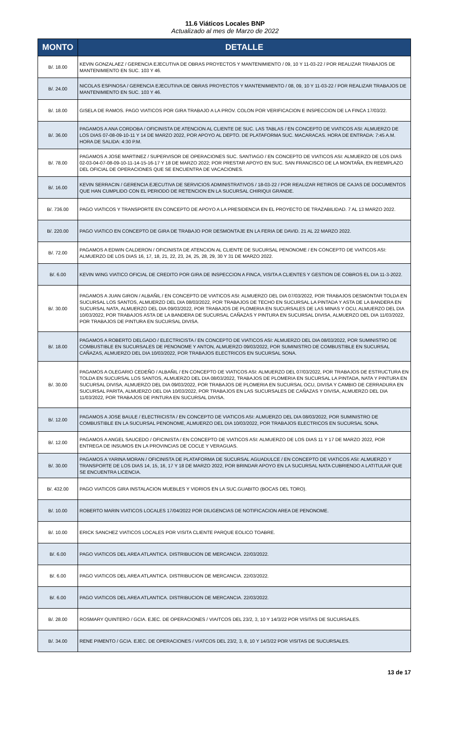11.6 Viáticos Locales BNP
Actualizado al mes de Marzo de 2022
| MONTO | DETALLE |
| --- | --- |
| B/. 18.00 | KEVIN GONZALAEZ / GERENCIA EJECUTIVA DE OBRAS PROYECTOS Y MANTENIMIENTO / 09, 10 Y 11-03-22 / POR REALIZAR TRABAJOS DE MANTENIMIENTO EN SUC. 103 Y 46. |
| B/. 24.00 | NICOLAS ESPINOSA / GERENCIA EJECUTIIVA DE OBRAS PROYECTOS Y MANTENIMIENTO / 08, 09, 10 Y 11-03-22 / POR REALIZAR TRABAJOS DE MANTENIMIENTO EN SUC. 103 Y 46. |
| B/. 18.00 | GISELA DE RAMOS. PAGO VIATICOS POR GIRA TRABAJO A LA PROV. COLON POR VERIFICACION E INSPECCION DE LA FINCA 17/03/22. |
| B/. 36.00 | PAGAMOS A ANA CORDOBA / OFICINISTA DE ATENCION AL CLIENTE DE SUC. LAS TABLAS / EN CONCEPTO DE VIATICOS ASI: ALMUERZO DE LOS DIAS 07-08-09-10-11 Y 14 DE MARZO 2022, POR APOYO AL DEPTO. DE PLATAFORMA SUC. MACARACAS. HORA DE ENTRADA: 7:45 A.M. HORA DE SALIDA: 4:30 P.M. |
| B/. 78.00 | PAGAMOS A JOSE MARTINEZ / SUPERVISOR DE OPERACIONES SUC. SANTIAGO / EN CONCEPTO DE VIATICOS ASI: ALMUERZO DE LOS DIAS 02-03-04-07-08-09-10-11-14-15-16-17 Y 18 DE MARZO 2022; POR PRESTAR APOYO EN SUC. SAN FRANCISCO DE LA MONTAÑA, EN REEMPLAZO DEL OFICIAL DE OPERACIONES QUE SE ENCUENTRA DE VACACIONES. |
| B/. 16.00 | KEVIN SERRACIN / GERENCIA EJECUTIVA DE SERVICIOS ADMINISTRATIVOS / 18-03-22 / POR REALIZAR RETIROS DE CAJAS DE DOCUMENTOS QUE HAN CUMPLIDO CON EL PERIODO DE RETENCION EN LA SUCURSAL CHIRIQUI GRANDE. |
| B/. 736.00 | PAGO VIATICOS Y TRANSPORTE EN CONCEPTO DE APOYO A LA PRESIDENCIA EN EL PROYECTO DE TRAZABILIDAD. 7 AL 13 MARZO 2022. |
| B/. 220.00 | PAGO VIATICO EN CONCEPTO DE GIRA DE TRABAJO POR DESMONTAJE EN LA FERIA DE DAVID. 21 AL 22 MARZO 2022. |
| B/. 72.00 | PAGAMOS A EDWIN CALDERON / OFICINISTA DE ATENCION AL CLIENTE DE SUCURSAL PENONOME / EN CONCEPTO DE VIATICOS ASI: ALMUERZO DE LOS DIAS 16, 17, 18, 21, 22, 23, 24, 25, 28, 29, 30 Y 31 DE MARZO 2022. |
| B/. 6.00 | KEVIN WING VIATICO OFICIAL DE CREDITO POR GIRA DE INSPECCION A FINCA, VISITA A CLIENTES Y GESTION DE COBROS EL DIA 11-3-2022. |
| B/. 30.00 | PAGAMOS A JUAN GIRON / ALBAÑIL / EN CONCEPTO DE VIATICOS ASI: ALMUERZO DEL DIA 07/03/2022, POR TRABAJOS DESMONTAR TOLDA EN SUCURSAL LOS SANTOS, ALMUERZO DEL DIA 08/03/2022, POR TRABAJOS DE TECHO EN SUCURSAL LA PINTADA Y ASTA DE LA BANDERA EN SUCURSAL NATA, ALMUERZO DEL DIA 09/03/2022, POR TRABAJOS DE PLOMERIA EN SUCURSALES DE LAS MINAS Y OCU, ALMUERZO DEL DIA 10/03/2022, POR TRABAJOS ASTA DE LA BANDERA DE SUCURSAL CAÑAZAS Y PINTURA EN SUCURSAL DIVISA, ALMUERZO DEL DIA 11/03/2022, POR TRABAJOS DE PINTURA EN SUCURSAL DIVISA. |
| B/. 18.00 | PAGAMOS A ROBERTO DELGADO / ELECTRICISTA / EN CONCEPTO DE VIATICOS ASI: ALMUERZO DEL DIA 08/03/2022, POR SUMINISTRO DE COMBUSTIBLE EN SUCURSALES DE PENONOME Y ANTON, ALMUERZO 09/03/2022, POR SUMINISTRO DE COMBUSTIBLE EN SUCURSAL CAÑAZAS, ALMUERZO DEL DIA 10/03/2022, POR TRABAJOS ELECTRICOS EN SUCURSAL SONA. |
| B/. 30.00 | PAGAMOS A OLEGARIO CEDEÑO / ALBAÑIL / EN CONCEPTO DE VIATICOS ASI: ALMUERZO DEL 07/03/2022, POR TRABAJOS DE ESTRUCTURA EN TOLDA EN SUCURSAL LOS SANTOS, ALMUERZO DEL DIA 08/03/2022, TRABAJOS DE PLOMERIA EN SUCURSAL LA PINTADA, NATA Y PINTURA EN SUCURSAL DIVISA, ALMUERZO DEL DIA 09/03/2022, POR TRABAJOS DE PLOMERIA EN SUCURSAL OCU, DIVISA Y CAMBIO DE CERRADURA EN SUCURSAL PARITA, ALMUERZO DEL DIA 10/03/2022, POR TRABAJOS EN LAS SUCURSALES DE CAÑAZAS Y DIVISA, ALMUERZO DEL DIA 11/03/2022, POR TRABAJOS DE PINTURA EN SUCURSAL DIVISA. |
| B/. 12.00 | PAGAMOS A JOSE BAULE / ELECTRICISTA / EN CONCEPTO DE VIATICOS ASI: ALMUERZO DEL DIA 08/03/2022, POR SUMINISTRO DE COMBUSTIBLE EN LA SUCURSAL PENONOME, ALMUERZO DEL DIA 10/03/2022, POR TRABAJOS ELECTRICOS EN SUCURSAL SONA. |
| B/. 12.00 | PAGAMOS A ANGEL SAUCEDO / OFICINISTA / EN CONCEPTO DE VIATICOS ASI: ALMUERZO DE LOS DIAS 11 Y 17 DE MARZO 2022, POR ENTREGA DE INSUMOS EN LA PROVINCIAS DE COCLE Y VERAGUAS. |
| B/. 30.00 | PAGAMOS A YARINA MORAN / OFICINISTA DE PLATAFORMA DE SUCURSAL AGUADULCE / EN CONCEPTO DE VIATICOS ASI: ALMUERZO Y TRANSPORTE DE LOS DIAS 14, 15, 16, 17 Y 18 DE MARZO 2022, POR BRINDAR APOYO EN LA SUCURSAL NATA CUBRIENDO A LATITULAR QUE SE ENCUENTRA LICENCIA. |
| B/. 432.00 | PAGO VIATICOS GIRA INSTALACION MUEBLES Y VIDRIOS EN LA SUC.GUABITO (BOCAS DEL TORO). |
| B/. 10.00 | ROBERTO MARIN VIATICOS LOCALES 17/04/2022 POR DILIGENCIAS DE NOTIFICACION AREA DE PENONOME. |
| B/. 10.00 | ERICK SANCHEZ VIATICOS LOCALES POR VISITA CLIENTE PARQUE EOLICO TOABRE. |
| B/. 6.00 | PAGO VIATICOS DEL AREA ATLANTICA. DISTRIBUCION DE MERCANCIA. 22/03/2022. |
| B/. 6.00 | PAGO VIATICOS DEL AREA ATLANTICA. DISTRIBUCION DE MERCANCIA. 22/03/2022. |
| B/. 6.00 | PAGO VIATICOS DEL AREA ATLANTICA. DISTRIBUCION DE MERCANCIA. 22/03/2022. |
| B/. 28.00 | ROSMARY QUINTERO / GCIA. EJEC. DE OPERACIONES / VIAITCOS DEL 23/2, 3, 10 Y 14/3/22 POR VISITAS DE SUCURSALES. |
| B/. 34.00 | RENE PIMENTO / GCIA. EJEC. DE OPERACIONES / VIATCOS DEL 23/2, 3, 8, 10 Y 14/3/22 POR VISITAS DE SUCURSALES. |
13 de 17